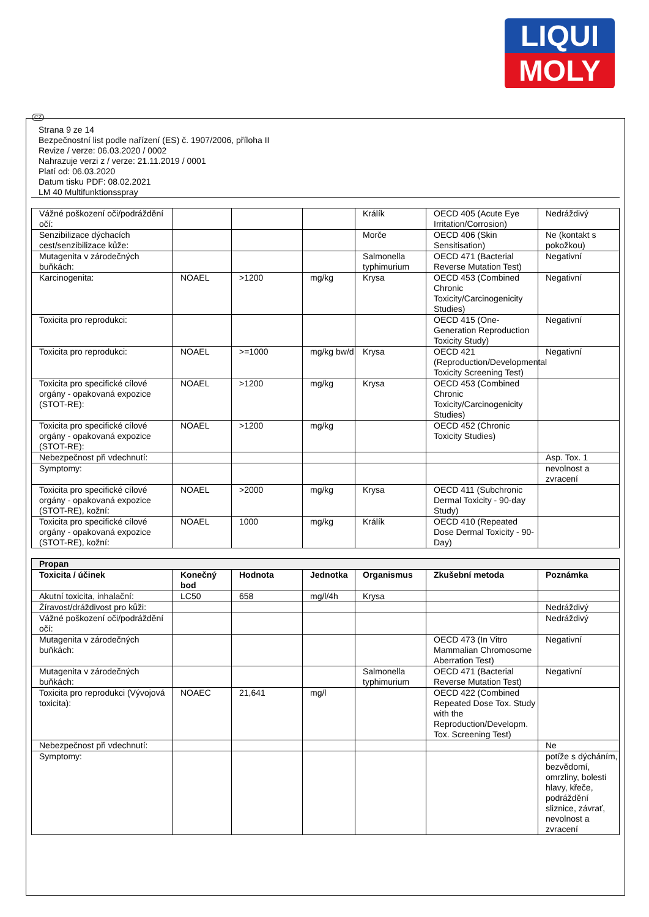LIQUI
MOLY
CZ
Strana 9 ze 14
Bezpečnostní list podle nařízení (ES) č. 1907/2006, příloha II
Revize / verze: 06.03.2020 / 0002
Nahrazuje verzi z / verze: 21.11.2019 / 0001
Platí od: 06.03.2020
Datum tisku PDF: 08.02.2021
LM 40 Multifunktionsspray
| Vážné poškození oči/podráždění očí: | | | | Králík | OECD 405 (Acute Eye Irritation/Corrosion) | Nedráždivý |
| Senzibilizace dýchacích cest/senzibilizace kůže: | | | | Morče | OECD 406 (Skin Sensitisation) | Ne (kontakt s pokožkou) |
| Mutagenita v zárodečných buňkách: | | | | Salmonella typhimurium | OECD 471 (Bacterial Reverse Mutation Test) | Negativní |
| Karcinogenita: | NOAEL | >1200 | mg/kg | Krysa | OECD 453 (Combined Chronic Toxicity/Carcinogenicity Studies) | Negativní |
| Toxicita pro reprodukci: | | | | | OECD 415 (One-Generation Reproduction Toxicity Study) | Negativní |
| Toxicita pro reprodukci: | NOAEL | >=1000 | mg/kg bw/d | Krysa | OECD 421 (Reproduction/Developmental Toxicity Screening Test) | Negativní |
| Toxicita pro specifické cílové orgány - opakovaná expozice (STOT-RE): | NOAEL | >1200 | mg/kg | Krysa | OECD 453 (Combined Chronic Toxicity/Carcinogenicity Studies) | |
| Toxicita pro specifické cílové orgány - opakovaná expozice (STOT-RE): | NOAEL | >1200 | mg/kg | | OECD 452 (Chronic Toxicity Studies) | |
| Nebezpečnost při vdechnutí: | | | | | | Asp. Tox. 1 |
| Symptomy: | | | | | | nevolnost a zvracení |
| Toxicita pro specifické cílové orgány - opakovaná expozice (STOT-RE), kožní: | NOAEL | >2000 | mg/kg | Krysa | OECD 411 (Subchronic Dermal Toxicity - 90-day Study) | |
| Toxicita pro specifické cílové orgány - opakovaná expozice (STOT-RE), kožní: | NOAEL | 1000 | mg/kg | Králík | OECD 410 (Repeated Dose Dermal Toxicity - 90-Day) | |
| Propan | | | | | | |
| --- | --- | --- | --- | --- | --- | --- |
| Toxicita / účinek | Konečný bod | Hodnota | Jednotka | Organismus | Zkušební metoda | Poznámka |
| Akutní toxicita, inhalační: | LC50 | 658 | mg/l/4h | Krysa | | |
| Žíravost/dráždivost pro kůži: | | | | | | Nedráždivý |
| Vážné poškození oči/podráždění očí: | | | | | | Nedráždivý |
| Mutagenita v zárodečných buňkách: | | | | | OECD 473 (In Vitro Mammalian Chromosome Aberration Test) | Negativní |
| Mutagenita v zárodečných buňkách: | | | | Salmonella typhimurium | OECD 471 (Bacterial Reverse Mutation Test) | Negativní |
| Toxicita pro reprodukci (Vývojová toxicita): | NOAEC | 21,641 | mg/l | | OECD 422 (Combined Repeated Dose Tox. Study with the Reproduction/Developm. Tox. Screening Test) | |
| Nebezpečnost při vdechnutí: | | | | | | Ne |
| Symptomy: | | | | | | potíže s dýcháním, bezvědomí, omrzliny, bolesti hlavy, křeče, podráždění sliznice, závrať, nevolnost a zvracení |